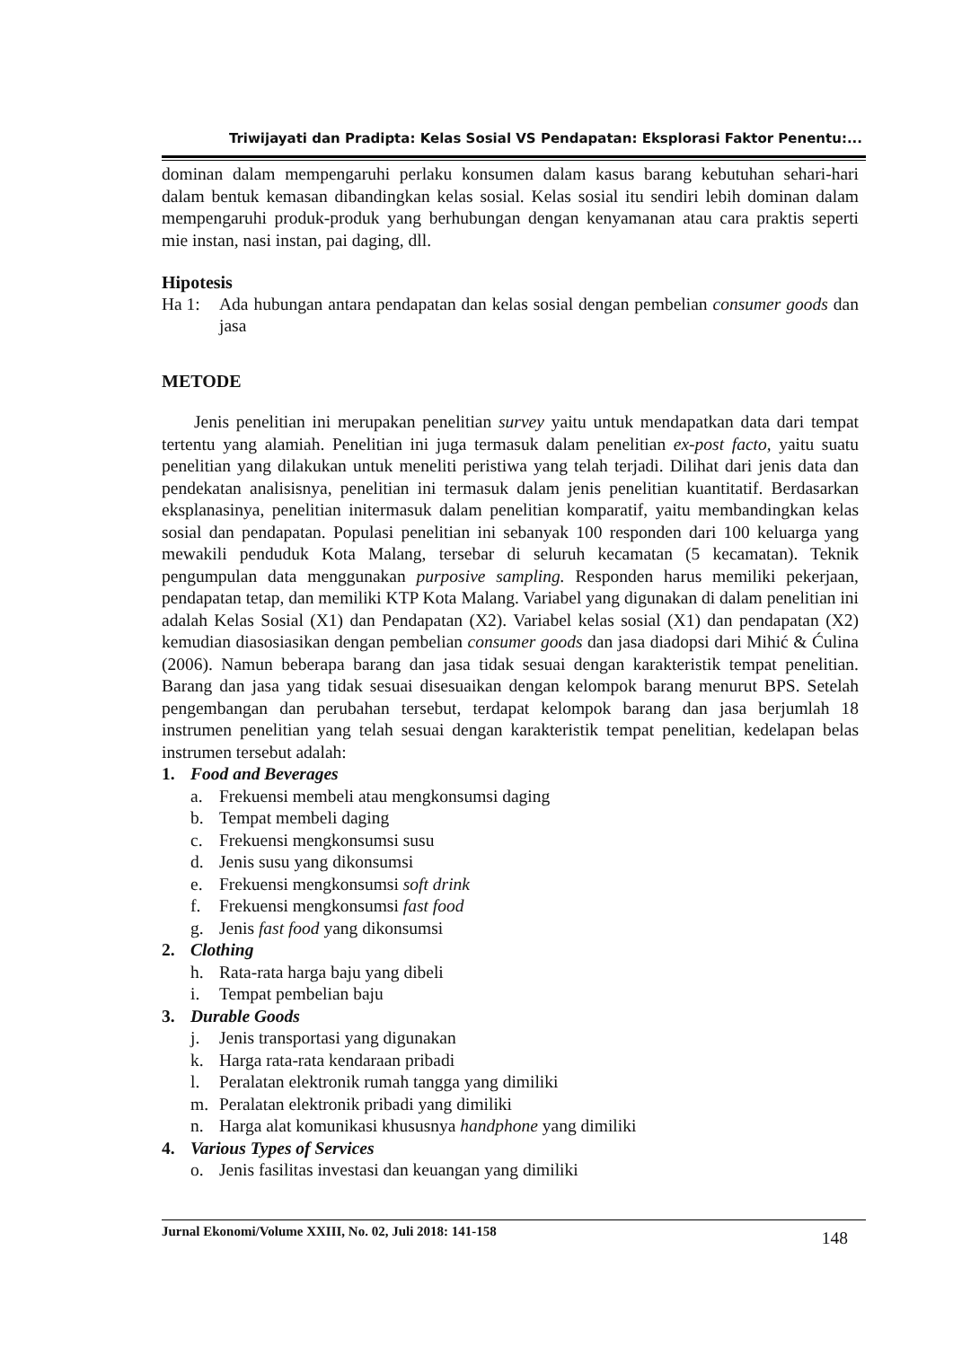Triwijayati dan Pradipta: Kelas Sosial VS Pendapatan: Eksplorasi Faktor Penentu:...
dominan dalam mempengaruhi perlaku konsumen dalam kasus barang kebutuhan sehari-hari dalam bentuk kemasan dibandingkan kelas sosial. Kelas sosial itu sendiri lebih dominan dalam mempengaruhi produk-produk yang berhubungan dengan kenyamanan atau cara praktis seperti mie instan, nasi instan, pai daging, dll.
Hipotesis
Ha 1: Ada hubungan antara pendapatan dan kelas sosial dengan pembelian consumer goods dan jasa
METODE
Jenis penelitian ini merupakan penelitian survey yaitu untuk mendapatkan data dari tempat tertentu yang alamiah. Penelitian ini juga termasuk dalam penelitian ex-post facto, yaitu suatu penelitian yang dilakukan untuk meneliti peristiwa yang telah terjadi. Dilihat dari jenis data dan pendekatan analisisnya, penelitian ini termasuk dalam jenis penelitian kuantitatif. Berdasarkan eksplanasinya, penelitian initermasuk dalam penelitian komparatif, yaitu membandingkan kelas sosial dan pendapatan. Populasi penelitian ini sebanyak 100 responden dari 100 keluarga yang mewakili penduduk Kota Malang, tersebar di seluruh kecamatan (5 kecamatan). Teknik pengumpulan data menggunakan purposive sampling. Responden harus memiliki pekerjaan, pendapatan tetap, dan memiliki KTP Kota Malang. Variabel yang digunakan di dalam penelitian ini adalah Kelas Sosial (X1) dan Pendapatan (X2). Variabel kelas sosial (X1) dan pendapatan (X2) kemudian diasosiasikan dengan pembelian consumer goods dan jasa diadopsi dari Mihić & Ćulina (2006). Namun beberapa barang dan jasa tidak sesuai dengan karakteristik tempat penelitian. Barang dan jasa yang tidak sesuai disesuaikan dengan kelompok barang menurut BPS. Setelah pengembangan dan perubahan tersebut, terdapat kelompok barang dan jasa berjumlah 18 instrumen penelitian yang telah sesuai dengan karakteristik tempat penelitian, kedelapan belas instrumen tersebut adalah:
1. Food and Beverages
a. Frekuensi membeli atau mengkonsumsi daging
b. Tempat membeli daging
c. Frekuensi mengkonsumsi susu
d. Jenis susu yang dikonsumsi
e. Frekuensi mengkonsumsi soft drink
f. Frekuensi mengkonsumsi fast food
g. Jenis fast food yang dikonsumsi
2. Clothing
h. Rata-rata harga baju yang dibeli
i. Tempat pembelian baju
3. Durable Goods
j. Jenis transportasi yang digunakan
k. Harga rata-rata kendaraan pribadi
l. Peralatan elektronik rumah tangga yang dimiliki
m. Peralatan elektronik pribadi yang dimiliki
n. Harga alat komunikasi khususnya handphone yang dimiliki
4. Various Types of Services
o. Jenis fasilitas investasi dan keuangan yang dimiliki
Jurnal Ekonomi/Volume XXIII, No. 02, Juli 2018: 141-158 148